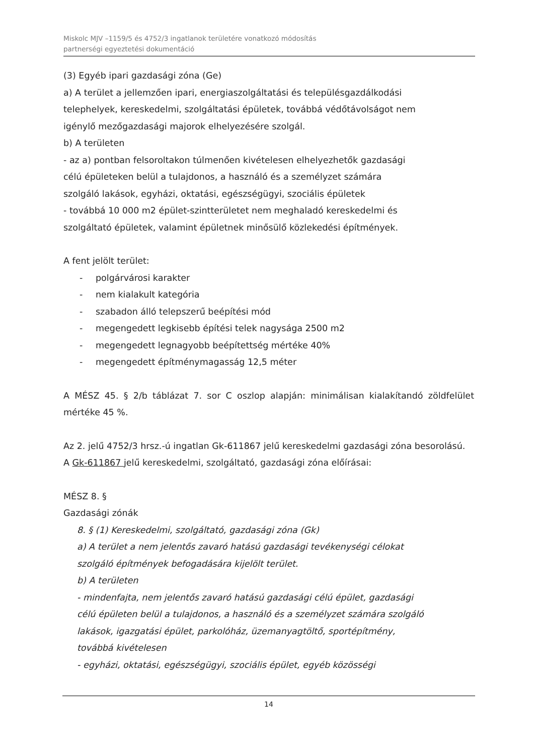Miskolc MJV –1159/5 és 4752/3 ingatlanok területére vonatkozó módosítás
partnerségi egyeztetési dokumentáció
(3) Egyéb ipari gazdasági zóna (Ge)
a) A terület a jellemzően ipari, energiaszolgáltatási és településgazdálkodási
telephelyek, kereskedelmi, szolgáltatási épületek, továbbá védőtávolságot nem
igénylő mezőgazdasági majorok elhelyezésére szolgál.
b) A területen
- az a) pontban felsoroltakon túlmenően kivételesen elhelyezhetők gazdasági
célú épületeken belül a tulajdonos, a használó és a személyzet számára
szolgáló lakások, egyházi, oktatási, egészségügyi, szociális épületek
- továbbá 10 000 m2 épület-szintterületet nem meghaladó kereskedelmi és
szolgáltató épületek, valamint épületnek minősülő közlekedési építmények.
A fent jelölt terület:
- polgárvárosi karakter
- nem kialakult kategória
- szabadon álló telepszerű beépítési mód
- megengedett legkisebb építési telek nagysága 2500 m2
- megengedett legnagyobb beépítettség mértéke 40%
- megengedett építménymagasság 12,5 méter
A MÉSZ 45. § 2/b táblázat 7. sor C oszlop alapján: minimálisan kialakítandó zöldfelület mértéke 45 %.
Az 2. jelű 4752/3 hrsz.-ú ingatlan Gk-611867 jelű kereskedelmi gazdasági zóna besorolású.
A Gk-611867 jelű kereskedelmi, szolgáltató, gazdasági zóna előírásai:
MÉSZ 8. §
Gazdasági zónák
8. § (1) Kereskedelmi, szolgáltató, gazdasági zóna (Gk)
a) A terület a nem jelentős zavaró hatású gazdasági tevékenységi célokat
szolgáló építmények befogadására kijelölt terület.
b) A területen
- mindenfajta, nem jelentős zavaró hatású gazdasági célú épület, gazdasági
célú épületen belül a tulajdonos, a használó és a személyzet számára szolgáló
lakások, igazgatási épület, parkolóház, üzemanyagtöltő, sportépítmény,
továbbá kivételesen
- egyházi, oktatási, egészségügyi, szociális épület, egyéb közösségi
14